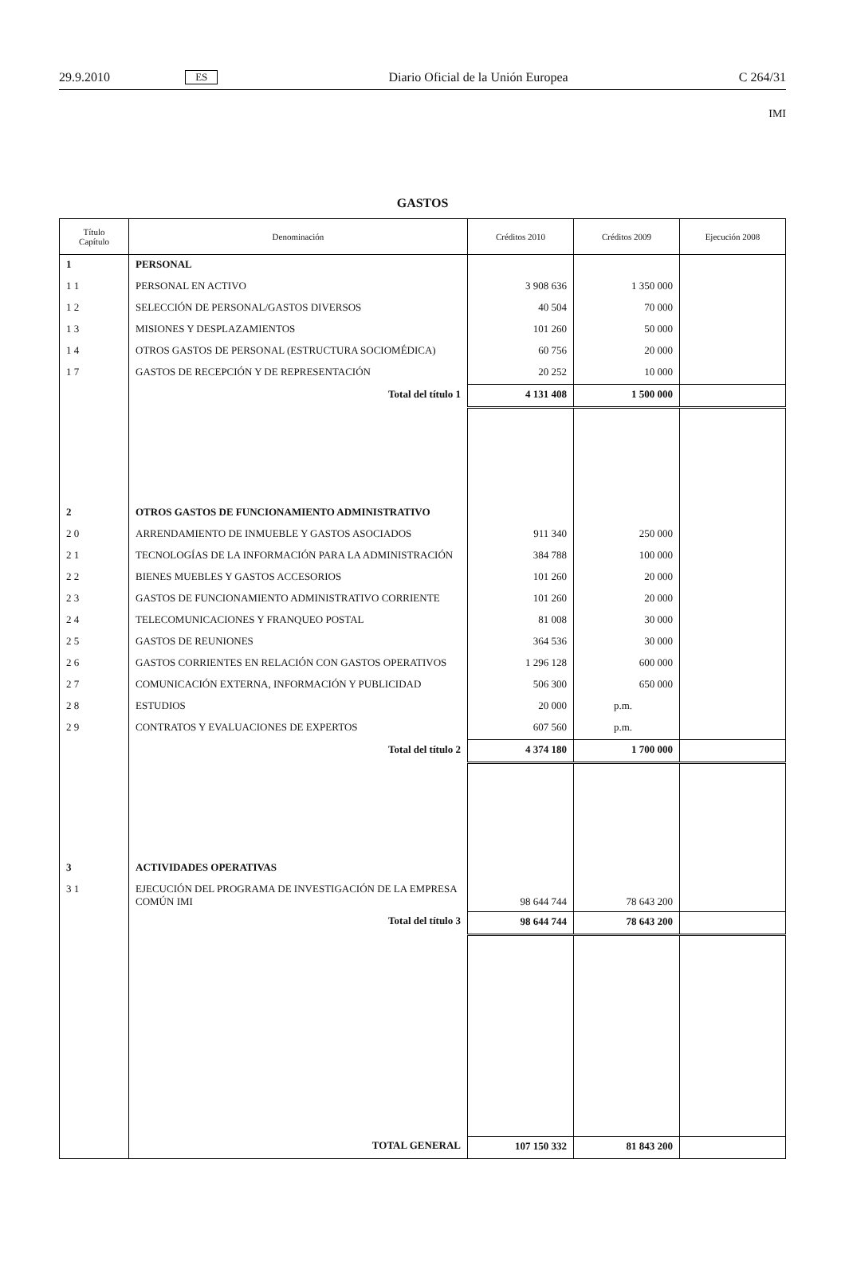29.9.2010 ES Diario Oficial de la Unión Europea C 264/31
IMI
GASTOS
| Título Capítulo | Denominación | Créditos 2010 | Créditos 2009 | Ejecución 2008 |
| --- | --- | --- | --- | --- |
| 1 | PERSONAL | | | |
| 1 1 | PERSONAL EN ACTIVO | 3 908 636 | 1 350 000 | |
| 1 2 | SELECCIÓN DE PERSONAL/GASTOS DIVERSOS | 40 504 | 70 000 | |
| 1 3 | MISIONES Y DESPLAZAMIENTOS | 101 260 | 50 000 | |
| 1 4 | OTROS GASTOS DE PERSONAL (ESTRUCTURA SOCIOMÉDICA) | 60 756 | 20 000 | |
| 1 7 | GASTOS DE RECEPCIÓN Y DE REPRESENTACIÓN | 20 252 | 10 000 | |
| | Total del título 1 | 4 131 408 | 1 500 000 | |
| 2 | OTROS GASTOS DE FUNCIONAMIENTO ADMINISTRATIVO | | | |
| 2 0 | ARRENDAMIENTO DE INMUEBLE Y GASTOS ASOCIADOS | 911 340 | 250 000 | |
| 2 1 | TECNOLOGÍAS DE LA INFORMACIÓN PARA LA ADMINISTRACIÓN | 384 788 | 100 000 | |
| 2 2 | BIENES MUEBLES Y GASTOS ACCESORIOS | 101 260 | 20 000 | |
| 2 3 | GASTOS DE FUNCIONAMIENTO ADMINISTRATIVO CORRIENTE | 101 260 | 20 000 | |
| 2 4 | TELECOMUNICACIONES Y FRANQUEO POSTAL | 81 008 | 30 000 | |
| 2 5 | GASTOS DE REUNIONES | 364 536 | 30 000 | |
| 2 6 | GASTOS CORRIENTES EN RELACIÓN CON GASTOS OPERATIVOS | 1 296 128 | 600 000 | |
| 2 7 | COMUNICACIÓN EXTERNA, INFORMACIÓN Y PUBLICIDAD | 506 300 | 650 000 | |
| 2 8 | ESTUDIOS | 20 000 | p.m. | |
| 2 9 | CONTRATOS Y EVALUACIONES DE EXPERTOS | 607 560 | p.m. | |
| | Total del título 2 | 4 374 180 | 1 700 000 | |
| 3 | ACTIVIDADES OPERATIVAS | | | |
| 3 1 | EJECUCIÓN DEL PROGRAMA DE INVESTIGACIÓN DE LA EMPRESA COMÚN IMI | 98 644 744 | 78 643 200 | |
| | Total del título 3 | 98 644 744 | 78 643 200 | |
| | TOTAL GENERAL | 107 150 332 | 81 843 200 | |